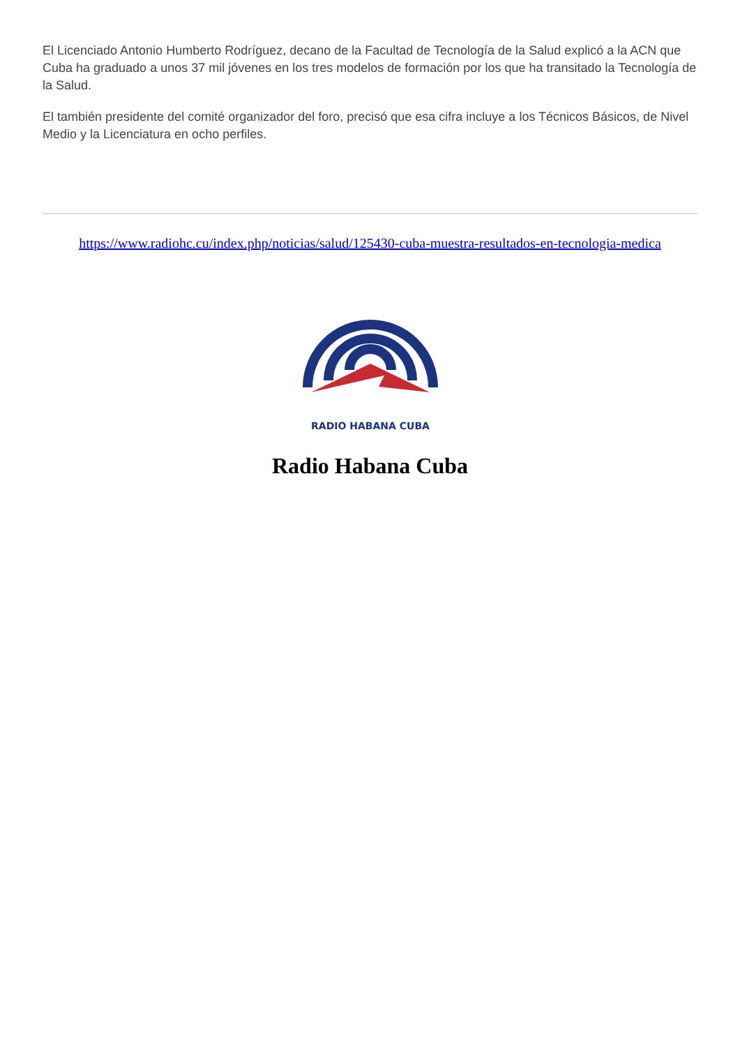El Licenciado Antonio Humberto Rodríguez, decano de la Facultad de Tecnología de la Salud explicó a la ACN que Cuba ha graduado a unos 37 mil jóvenes en los tres modelos de formación por los que ha transitado la Tecnología de la Salud.
El también presidente del comité organizador del foro, precisó que esa cifra incluye a los Técnicos Básicos, de Nivel Medio y la Licenciatura en ocho perfiles.
https://www.radiohc.cu/index.php/noticias/salud/125430-cuba-muestra-resultados-en-tecnologia-medica
RADIO HABANA CUBA
Radio Habana Cuba